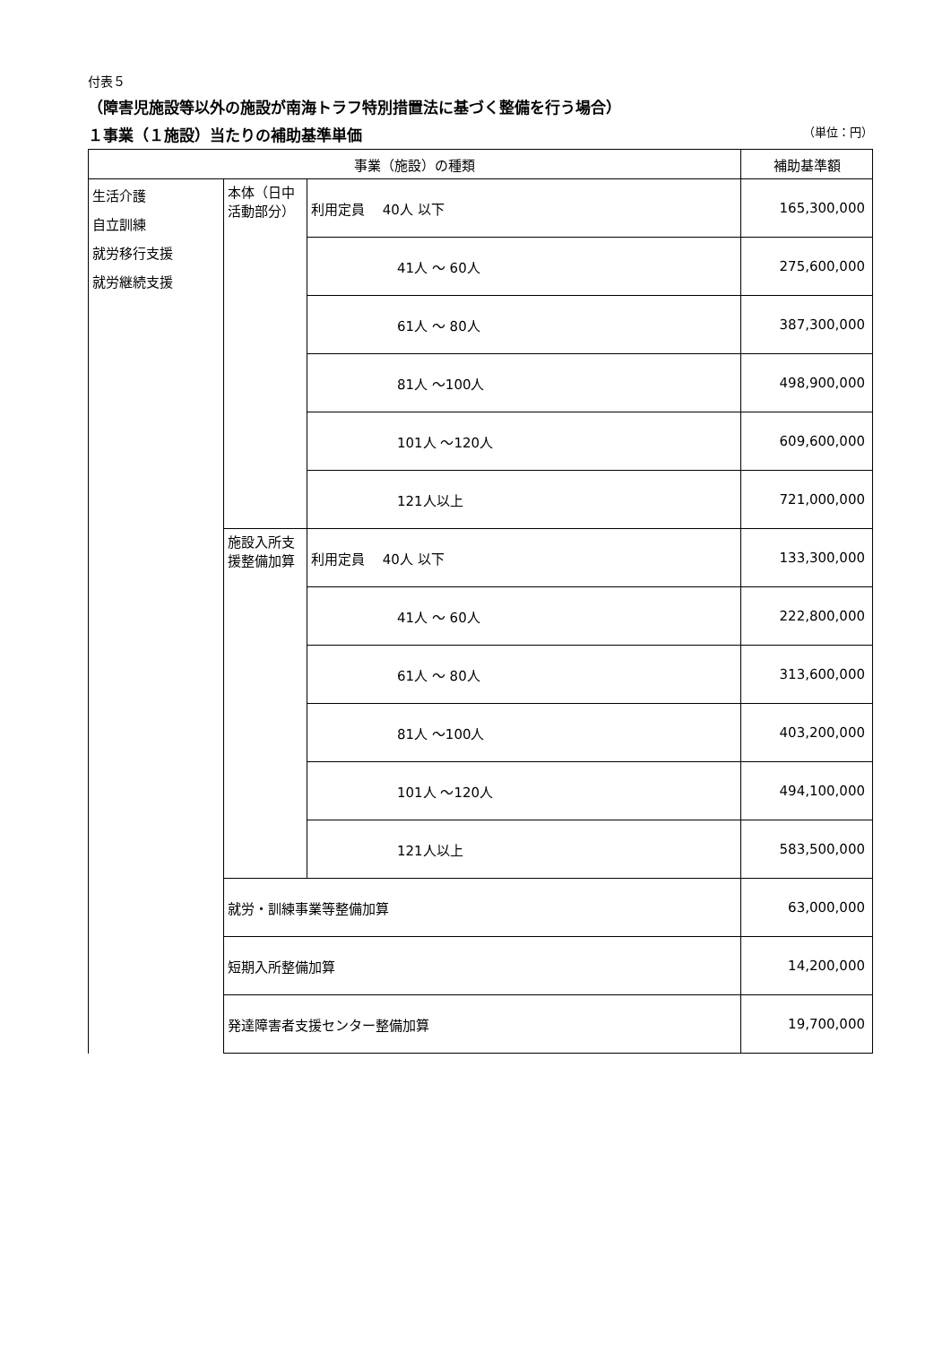付表５
（障害児施設等以外の施設が南海トラフ特別措置法に基づく整備を行う場合）
１事業（１施設）当たりの補助基準単価 （単位：円）
| 事業（施設）の種類 | | | 補助基準額 |
| --- | --- | --- | --- |
| 生活介護 自立訓練 就労移行支援 就労継続支援 | 本体（日中活動部分） | 利用定員 40人 以下 | 165,300,000 |
| | | 41人 ～ 60人 | 275,600,000 |
| | | 61人 ～ 80人 | 387,300,000 |
| | | 81人 ～100人 | 498,900,000 |
| | | 101人 ～120人 | 609,600,000 |
| | | 121人以上 | 721,000,000 |
| | 施設入所支援整備加算 | 利用定員 40人 以下 | 133,300,000 |
| | | 41人 ～ 60人 | 222,800,000 |
| | | 61人 ～ 80人 | 313,600,000 |
| | | 81人 ～100人 | 403,200,000 |
| | | 101人 ～120人 | 494,100,000 |
| | | 121人以上 | 583,500,000 |
| | 就労・訓練事業等整備加算 | | 63,000,000 |
| | 短期入所整備加算 | | 14,200,000 |
| | 発達障害者支援センター整備加算 | | 19,700,000 |